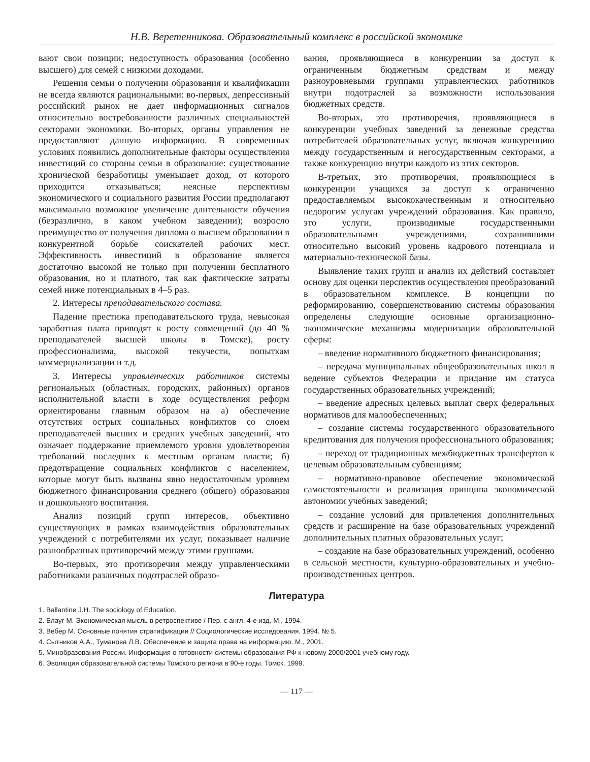Н.В. Веретенникова. Образовательный комплекс в российской экономике
вают свои позиции; недоступность образования (особенно высшего) для семей с низкими доходами.
Решения семьи о получении образования и квалификации не всегда являются рациональными: во-первых, депрессивный российский рынок не дает информационных сигналов относительно востребованности различных специальностей секторами экономики. Во-вторых, органы управления не предоставляют данную информацию. В современных условиях появились дополнительные факторы осуществления инвестиций со стороны семьи в образование: существование хронической безработицы уменьшает доход, от которого приходится отказываться; неясные перспективы экономического и социального развития России предполагают максимально возможное увеличение длительности обучения (безразлично, в каком учебном заведении); возросло преимущество от получения диплома о высшем образовании в конкурентной борьбе соискателей рабочих мест. Эффективность инвестиций в образование является достаточно высокой не только при получении бесплатного образования, но и платного, так как фактические затраты семей ниже потенциальных в 4–5 раз.
2. Интересы преподавательского состава.
Падение престижа преподавательского труда, невысокая заработная плата приводят к росту совмещений (до 40 % преподавателей высшей школы в Томске), росту профессионализма, высокой текучести, попыткам коммерциализации и т.д.
3. Интересы управленческих работников системы региональных (областных, городских, районных) органов исполнительной власти в ходе осуществления реформ ориентированы главным образом на а) обеспечение отсутствия острых социальных конфликтов со слоем преподавателей высших и средних учебных заведений, что означает поддержание приемлемого уровня удовлетворения требований последних к местным органам власти; б) предотвращение социальных конфликтов с населением, которые могут быть вызваны явно недостаточным уровнем бюджетного финансирования среднего (общего) образования и дошкольного воспитания.
Анализ позиций групп интересов, объективно существующих в рамках взаимодействия образовательных учреждений с потребителями их услуг, показывает наличие разнообразных противоречий между этими группами.
Во-первых, это противоречия между управленческими работниками различных подотраслей образо-
вания, проявляющиеся в конкуренции за доступ к ограниченным бюджетным средствам и между разноуровневыми группами управленческих работников внутри подотраслей за возможности использования бюджетных средств.
Во-вторых, это противоречия, проявляющиеся в конкуренции учебных заведений за денежные средства потребителей образовательных услуг, включая конкуренцию между государственным и негосударственным секторами, а также конкуренцию внутри каждого из этих секторов.
В-третьих, это противоречия, проявляющиеся в конкуренции учащихся за доступ к ограниченно предоставляемым высококачественным и относительно недорогим услугам учреждений образования. Как правило, это услуги, производимые государственными образовательными учреждениями, сохранившими относительно высокий уровень кадрового потенциала и материально-технической базы.
Выявление таких групп и анализ их действий составляет основу для оценки перспектив осуществления преобразований в образовательном комплексе. В концепции по реформированию, совершенствованию системы образования определены следующие основные организационно-экономические механизмы модернизации образовательной сферы:
– введение нормативного бюджетного финансирования;
– передача муниципальных общеобразовательных школ в ведение субъектов Федерации и придание им статуса государственных образовательных учреждений;
– введение адресных целевых выплат сверх федеральных нормативов для малообеспеченных;
– создание системы государственного образовательного кредитования для получения профессионального образования;
– переход от традиционных межбюджетных трансфертов к целевым образовательным субвенциям;
– нормативно-правовое обеспечение экономической самостоятельности и реализация принципа экономической автономии учебных заведений;
– создание условий для привлечения дополнительных средств и расширение на базе образовательных учреждений дополнительных платных образовательных услуг;
– создание на базе образовательных учреждений, особенно в сельской местности, культурно-образовательных и учебно-производственных центров.
Литература
1. Ballantine J.H. The sociology of Education.
2. Блауг М. Экономическая мысль в ретроспективе / Пер. с англ. 4-е изд. М., 1994.
3. Вебер М. Основные понятия стратификации // Социологические исследования. 1994. № 5.
4. Сытников А.А., Туманова Л.В. Обеспечение и защита права на информацию. М., 2001.
5. Минобразования России. Информация о готовности системы образования РФ к новому 2000/2001 учебному году.
6. Эволюция образовательной системы Томского региона в 90-е годы. Томск, 1999.
— 117 —